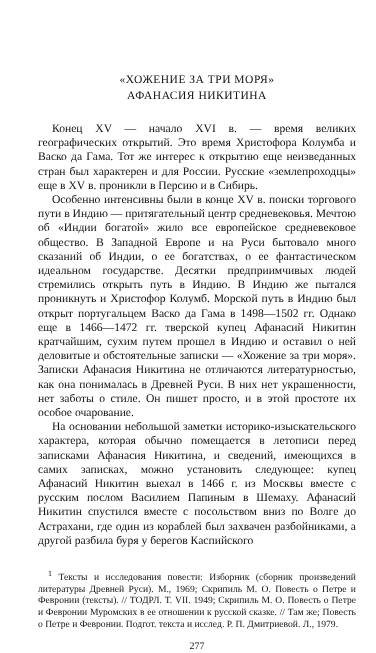«ХОЖЕНИЕ ЗА ТРИ МОРЯ»
АФАНАСИЯ НИКИТИНА
Конец XV — начало XVI в. — время великих географических открытий. Это время Христофора Колумба и Васко да Гама. Тот же интерес к открытию еще неизведанных стран был характерен и для России. Русские «землепроходцы» еще в XV в. проникли в Персию и в Сибирь.
Особенно интенсивны были в конце XV в. поиски торгового пути в Индию — притягательный центр средневековья. Мечтою об «Индии богатой» жило все европейское средневековое общество. В Западной Европе и на Руси бытовало много сказаний об Индии, о ее богатствах, о ее фантастическом идеальном государстве. Десятки предприимчивых людей стремились открыть путь в Индию. В Индию же пытался проникнуть и Христофор Колумб. Морской путь в Индию был открыт португальцем Васко да Гама в 1498—1502 гг. Однако еще в 1466—1472 гг. тверской купец Афанасий Никитин кратчайшим, сухим путем прошел в Индию и оставил о ней деловитые и обстоятельные записки — «Хожение за три моря». Записки Афанасия Никитина не отличаются литературностью, как она понималась в Древней Руси. В них нет украшенности, нет заботы о стиле. Он пишет просто, и в этой простоте их особое очарование.
На основании небольшой заметки историко-изыскательского характера, которая обычно помещается в летописи перед записками Афанасия Никитина, и сведений, имеющихся в самих записках, можно установить следующее: купец Афанасий Никитин выехал в 1466 г. из Москвы вместе с русским послом Василием Папиным в Шемаху. Афанасий Никитин спустился вместе с посольством вниз по Волге до Астрахани, где один из кораблей был захвачен разбойниками, а другой разбила буря у берегов Каспийского
<sup>1</sup> Тексты и исследования повести: Изборник (сборник произведений литературы Древней Руси). М., 1969; Скрипиль М. О. Повесть о Петре и Февронии (тексты). // ТОДРЛ. Т. VII. 1949; Скрипиль М. О. Повесть о Петре и Февронии Муромских в ее отношении к русской сказке. // Там же; Повесть о Петре и Февронии. Подгот. текста и исслед. Р. П. Дмитриевой. Л., 1979.
277